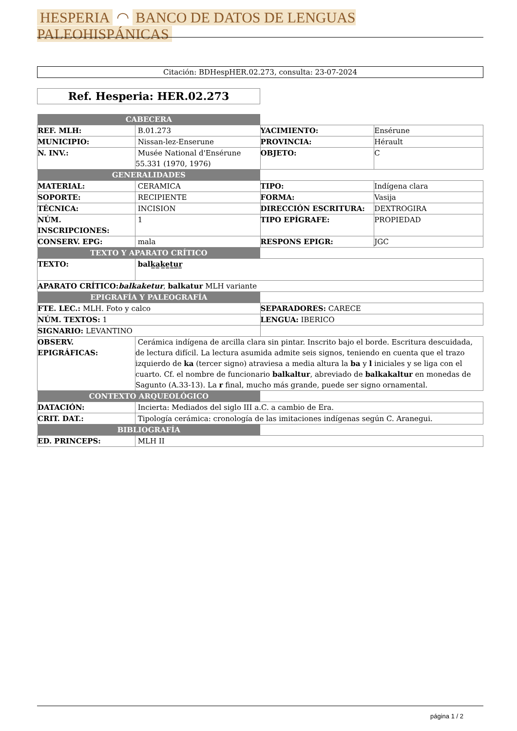HESPERIA ◠ BANCO DE DATOS DE LENGUAS PALEOHISPÁNICAS
Citación: BDHespHER.02.273, consulta: 23-07-2024
Ref. Hesperia: HER.02.273
| CABECERA | | | |
| REF. MLH: | B.01.273 | YACIMIENTO: | Ensérune |
| MUNICIPIO: | Nissan-lez-Enserune | PROVINCIA: | Hérault |
| N. INV.: | Musée National d'Ensérune 55.331 (1970, 1976) | OBJETO: | C |
| GENERALIDADES | | | |
| MATERIAL: | CERAMICA | TIPO: | Indígena clara |
| SOPORTE: | RECIPIENTE | FORMA: | Vasija |
| TÉCNICA: | INCISION | DIRECCIÓN ESCRITURA: | DEXTROGIRA |
| NÚM. INSCRIPCIONES: | 1 | TIPO EPÍGRAFE: | PROPIEDAD |
| CONSERV. EPG: | mala | RESPONS EPIGR: | JGC |
| TEXTO Y APARATO CRÍTICO | | | |
| TEXTO: | balk̲a̲k̲e̲t̲u̲r̲ | | |
| APARATO CRÍTICO: balkaketur , balkatur MLH variante | | | |
| EPIGRAFÍA Y PALEOGRAFÍA | | | |
| FTE. LEC.: MLH. Foto y calco | | SEPARADORES: CARECE | |
| NÚM. TEXTOS: 1 | | LENGUA: IBERICO | |
| SIGNARIO: LEVANTINO | | | |
| OBSERV. EPIGRÁFICAS: | Cerámica indígena de arcilla clara sin pintar. Inscrito bajo el borde. Escritura descuidada, de lectura difícil. La lectura asumida admite seis signos, teniendo en cuenta que el trazo izquierdo de ka (tercer signo) atraviesa a media altura la ba y l iniciales y se liga con el cuarto. Cf. el nombre de funcionario balkaltur , abreviado de balkakaltur en monedas de Sagunto (A.33-13). La r final, mucho más grande, puede ser signo ornamental. | | |
| CONTEXTO ARQUEOLÓGICO | | | |
| DATACIÓN: | Incierta: Mediados del siglo III a.C. a cambio de Era. | | |
| CRIT. DAT.: | Tipología cerámica: cronología de las imitaciones indígenas según C. Aranegui. | | |
| BIBLIOGRAFÍA | | | |
| ED. PRINCEPS: | MLH II | | |
página 1 / 2